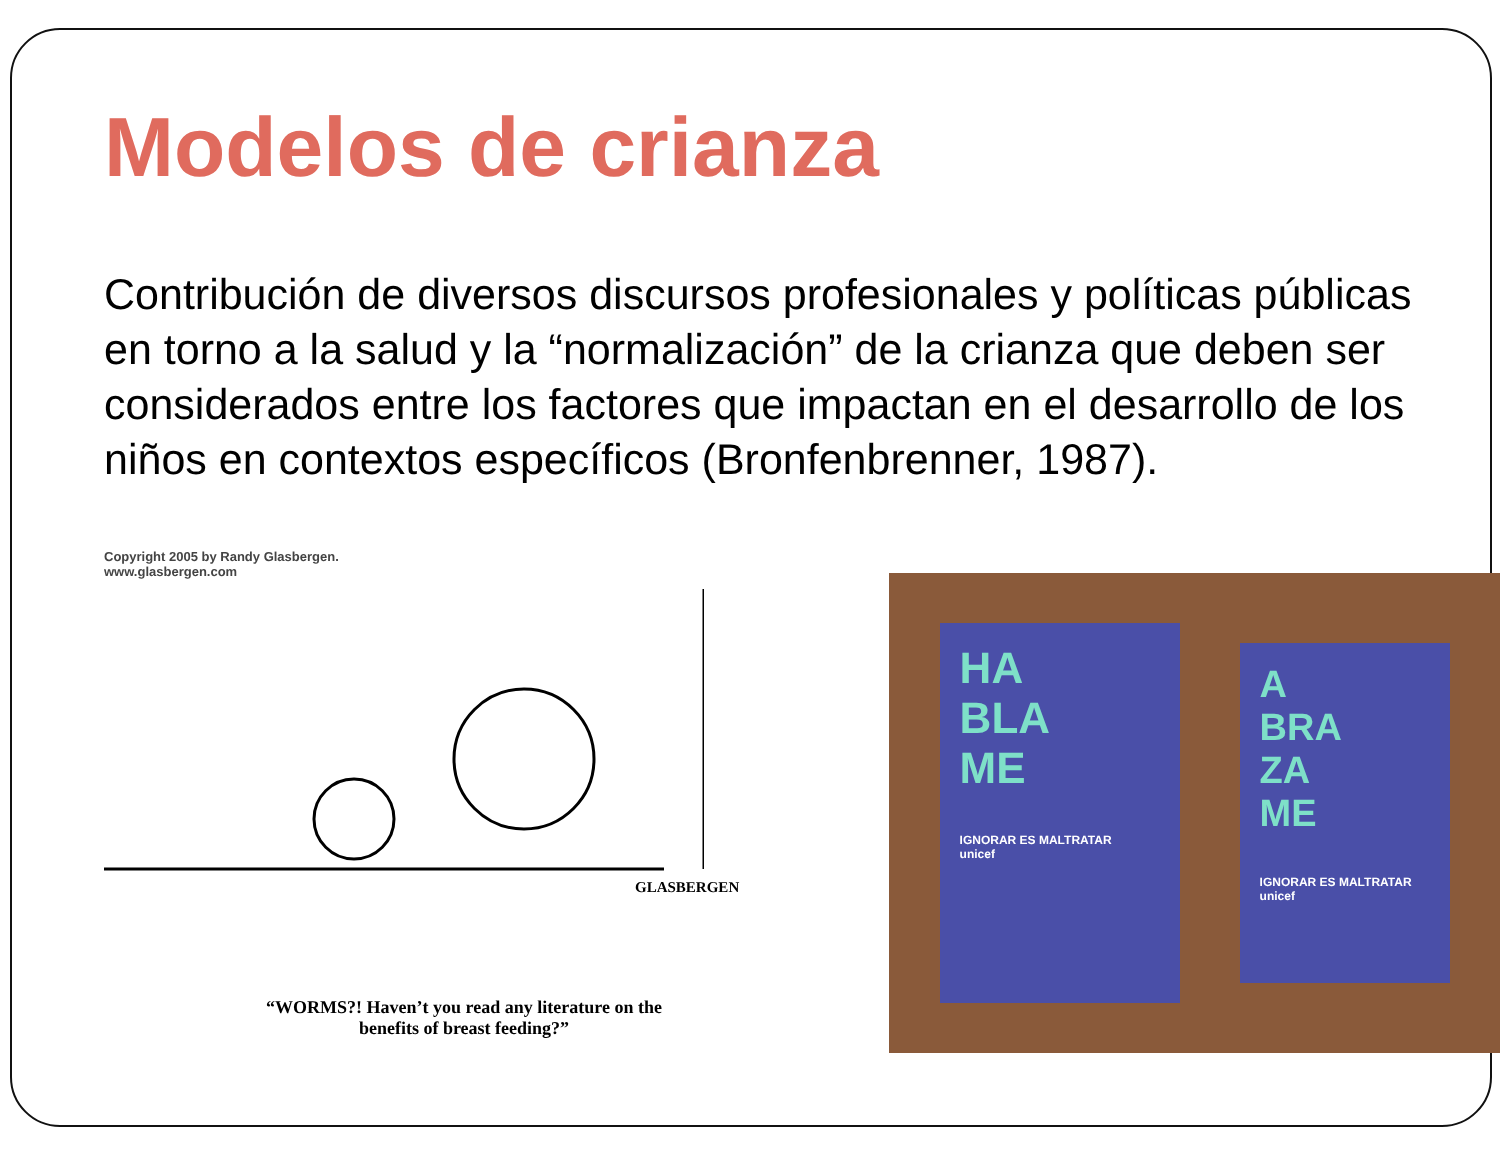Modelos de crianza
Contribución de diversos discursos profesionales y políticas públicas en torno a la salud y la “normalización” de la crianza que deben ser considerados entre los factores que impactan en el desarrollo de los niños en contextos específicos (Bronfenbrenner, 1987).
Copyright 2005 by Randy Glasbergen.
www.glasbergen.com
GLASBERGEN
“WORMS?! Haven’t you read any literature on the benefits of breast feeding?”
HA
BLA
ME
IGNORAR ES MALTRATAR
unicef
A
BRA
ZA
ME
IGNORAR ES MALTRATAR
unicef